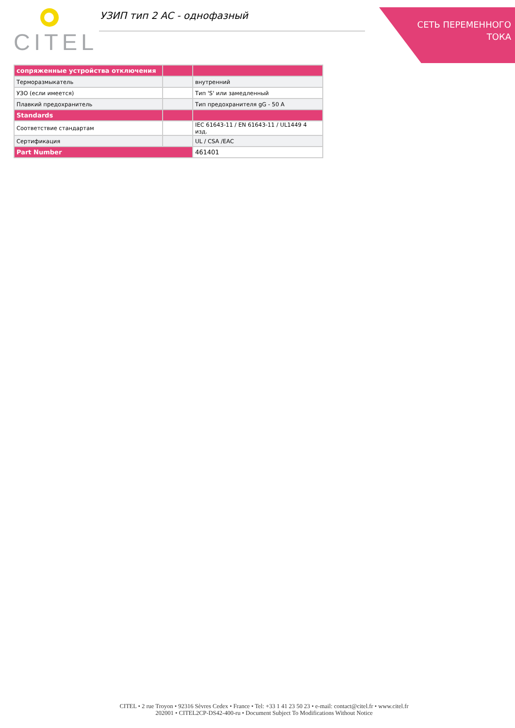CITEL УЗИП тип 2 AC - однофазный
СЕТЬ ПЕРЕМЕННОГО
ТОКА
| сопряженные устройства отключения | | |
| --- | --- | --- |
| Терморазмыкатель | | внутренний |
| УЗО (если имеется) | | Тип 'S' или замедленный |
| Плавкий предохранитель | | Тип предохранителя gG - 50 A |
| Standards | | |
| Соответствие стандартам | | IEC 61643-11 / EN 61643-11 / UL1449 4 изд. |
| Сертификация | | UL / CSA /EAC |
| Part Number | | 461401 |
CITEL • 2 rue Troyon • 92316 Sèvres Cedex • France • Tel: +33 1 41 23 50 23 • e-mail: contact@citel.fr • www.citel.fr
202001 • CITEL2CP-DS42-400-ru • Document Subject To Modifications Without Notice